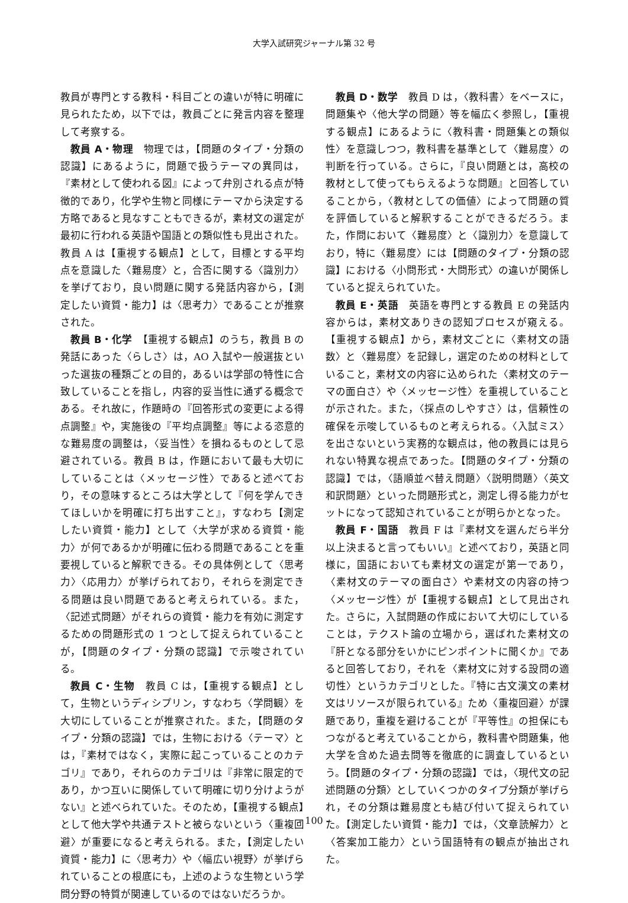大学入試研究ジャーナル第 32 号
教員が専門とする教科・科目ごとの違いが特に明確に見られたため，以下では，教員ごとに発言内容を整理して考察する。
教員 A・物理　物理では，【問題のタイプ・分類の認識】にあるように，問題で扱うテーマの異同は，『素材として使われる図』によって弁別される点が特徴的であり，化学や生物と同様にテーマから決定する方略であると見なすこともできるが，素材文の選定が最初に行われる英語や国語との類似性も見出された。教員 A は【重視する観点】として，目標とする平均点を意識した〈難易度〉と，合否に関する〈識別力〉を挙げており，良い問題に関する発話内容から，【測定したい資質・能力】は〈思考力〉であることが推察された。
教員 B・化学　【重視する観点】のうち，教員 B の発話にあった〈らしさ〉は，AO 入試や一般選抜といった選抜の種類ごとの目的，あるいは学部の特性に合致していることを指し，内容的妥当性に通ずる概念である。それ故に，作題時の『回答形式の変更による得点調整』や，実施後の『平均点調整』等による恣意的な難易度の調整は，〈妥当性〉を損ねるものとして忌避されている。教員 B は，作題において最も大切にしていることは〈メッセージ性〉であると述べており，その意味するところは大学として『何を学んできてほしいかを明確に打ち出すこと』，すなわち【測定したい資質・能力】として〈大学が求める資質・能力〉が何であるかが明確に伝わる問題であることを重要視していると解釈できる。その具体例として〈思考力〉〈応用力〉が挙げられており，それらを測定できる問題は良い問題であると考えられている。また，〈記述式問題〉がそれらの資質・能力を有効に測定するための問題形式の 1 つとして捉えられていることが，【問題のタイプ・分類の認識】で示唆されている。
教員 C・生物　教員 C は，【重視する観点】として，生物というディシプリン，すなわち〈学問観〉を大切にしていることが推察された。また，【問題のタイプ・分類の認識】では，生物における〈テーマ〉とは，『素材ではなく，実際に起こっていることのカテゴリ』であり，それらのカテゴリは『非常に限定的であり，かつ互いに関係していて明確に切り分けようがない』と述べられていた。そのため，【重視する観点】として他大学や共通テストと被らないという〈重複回避〉が重要になると考えられる。また，【測定したい資質・能力】に〈思考力〉や〈幅広い視野〉が挙げられていることの根底にも，上述のような生物という学問分野の特質が関連しているのではないだろうか。
教員 D・数学　教員 D は，〈教科書〉をベースに，問題集や〈他大学の問題〉等を幅広く参照し，【重視する観点】にあるように〈教科書・問題集との類似性〉を意識しつつ，教科書を基準として〈難易度〉の判断を行っている。さらに，『良い問題とは，高校の教材として使ってもらえるような問題』と回答していることから，〈教材としての価値〉によって問題の質を評価していると解釈することができるだろう。また，作問において〈難易度〉と〈識別力〉を意識しており，特に〈難易度〉には【問題のタイプ・分類の認識】における〈小問形式・大問形式〉の違いが関係していると捉えられていた。
教員 E・英語　英語を専門とする教員 E の発話内容からは，素材文ありきの認知プロセスが窺える。【重視する観点】から，素材文ごとに〈素材文の語数〉と〈難易度〉を記録し，選定のための材料としていること，素材文の内容に込められた〈素材文のテーマの面白さ〉や〈メッセージ性〉を重視していることが示された。また，〈採点のしやすさ〉は，信頼性の確保を示唆しているものと考えられる。〈入試ミス〉を出さないという実務的な観点は，他の教員には見られない特異な視点であった。【問題のタイプ・分類の認識】では，〈語順並べ替え問題〉〈説明問題〉〈英文和訳問題〉といった問題形式と，測定し得る能力がセットになって認知されていることが明らかとなった。
教員 F・国語　教員 F は『素材文を選んだら半分以上決まると言ってもいい』と述べており，英語と同様に，国語においても素材文の選定が第一であり，〈素材文のテーマの面白さ〉や素材文の内容の持つ〈メッセージ性〉が【重視する観点】として見出された。さらに，入試問題の作成において大切にしていることは，テクスト論の立場から，選ばれた素材文の『肝となる部分をいかにピンポイントに聞くか』であると回答しており，それを〈素材文に対する設問の適切性〉というカテゴリとした。『特に古文漢文の素材文はリソースが限られている』ため〈重複回避〉が課題であり，重複を避けることが『平等性』の担保にもつながると考えていることから，教科書や問題集，他大学を含めた過去問等を徹底的に調査しているという。【問題のタイプ・分類の認識】では，〈現代文の記述問題の分類〉としていくつかのタイプ分類が挙げられ，その分類は難易度とも結び付いて捉えられていた。【測定したい資質・能力】では，〈文章読解力〉と〈答案加工能力〉という国語特有の観点が抽出された。
- 100 -